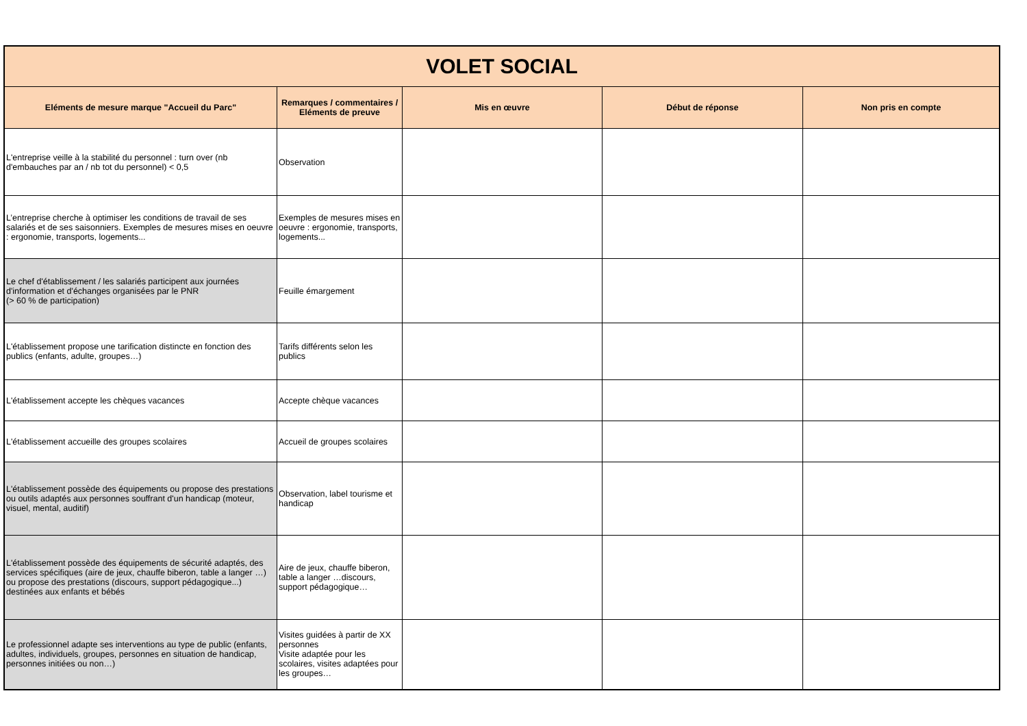| VOLET SOCIAL | | | | |
| Eléments de mesure marque "Accueil du Parc" | Remarques / commentaires / Eléments de preuve | Mis en œuvre | Début de réponse | Non pris en compte |
| L'entreprise veille à la stabilité du personnel : turn over (nb d'embauches par an / nb tot du personnel) < 0,5 | Observation | | | |
| L’entreprise cherche à optimiser les conditions de travail de ses salariés et de ses saisonniers. Exemples de mesures mises en oeuvre : ergonomie, transports, logements... | Exemples de mesures mises en oeuvre : ergonomie, transports, logements... | | | |
| Le chef d'établissement / les salariés participent aux journées d'information et d'échanges organisées par le PNR (> 60 % de participation) | Feuille émargement | | | |
| L'établissement propose une tarification distincte en fonction des publics (enfants, adulte, groupes…) | Tarifs différents selon les publics | | | |
| L'établissement accepte les chèques vacances | Accepte chèque vacances | | | |
| L'établissement accueille des groupes scolaires | Accueil de groupes scolaires | | | |
| L'établissement possède des équipements ou propose des prestations ou outils adaptés aux personnes souffrant d'un handicap (moteur, visuel, mental, auditif) | Observation, label tourisme et handicap | | | |
| L'établissement possède des équipements de sécurité adaptés, des services spécifiques (aire de jeux, chauffe biberon, table a langer …) ou propose des prestations (discours, support pédagogique...) destinées aux enfants et bébés | Aire de jeux, chauffe biberon, table a langer …discours, support pédagogique… | | | |
| Le professionnel adapte ses interventions au type de public (enfants, adultes, individuels, groupes, personnes en situation de handicap, personnes initiées ou non…) | Visites guidées à partir de XX personnes Visite adaptée pour les scolaires, visites adaptées pour les groupes… | | | |